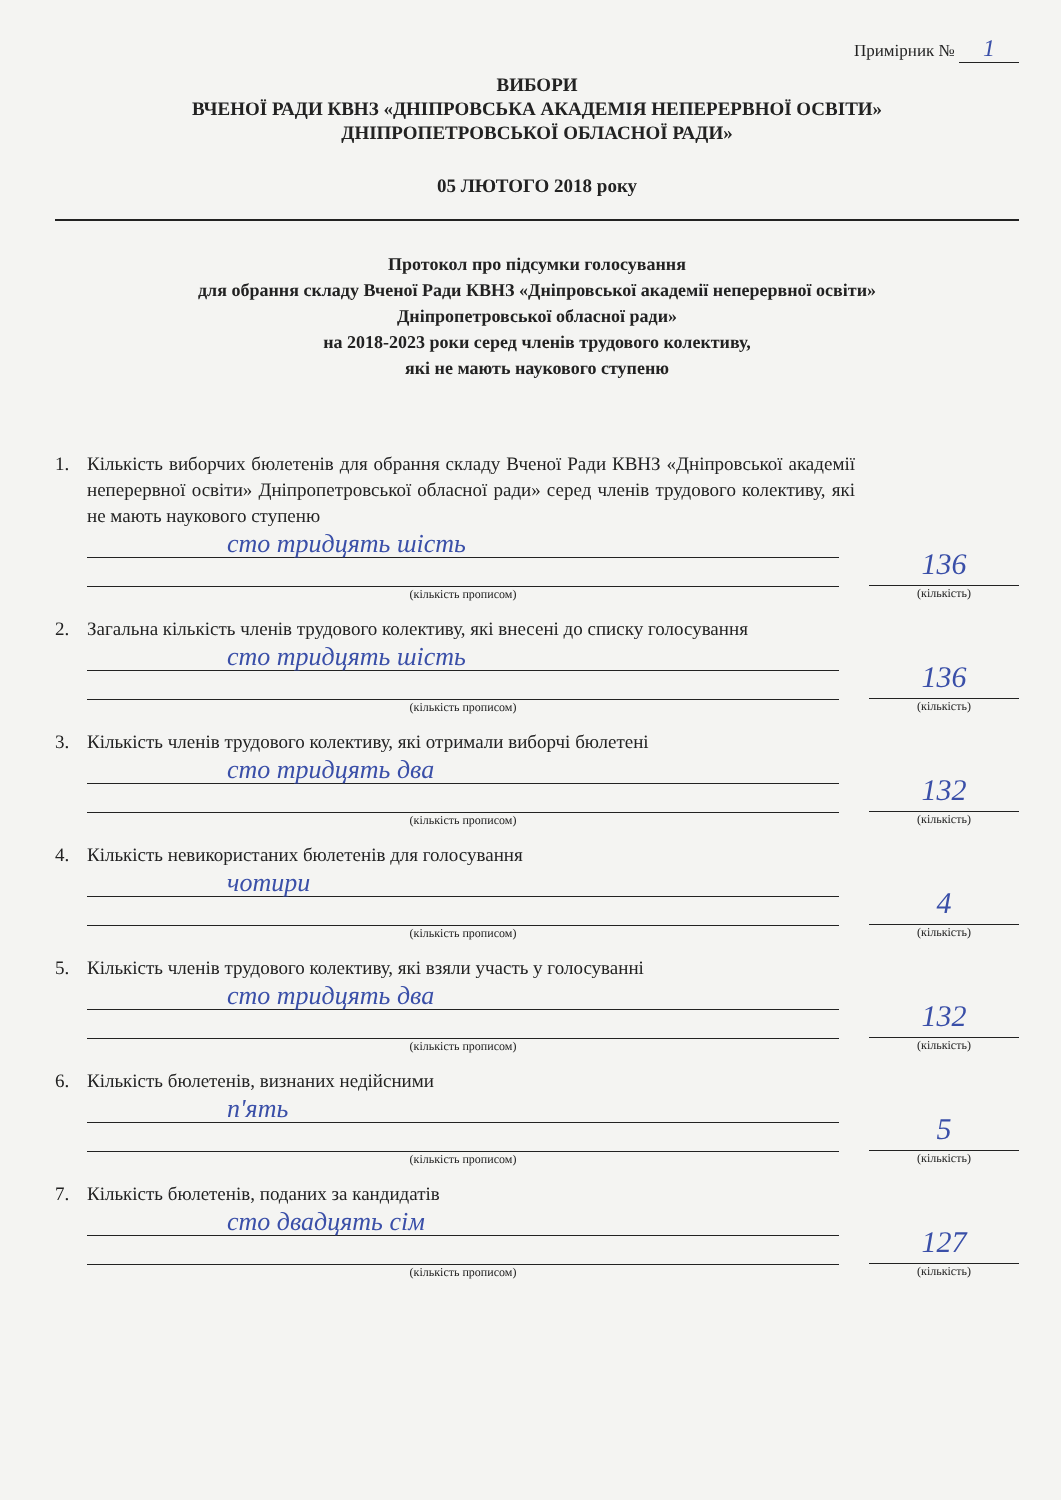Примірник № 1
ВИБОРИ
ВЧЕНОЇ РАДИ КВНЗ «ДНІПРОВСЬКА АКАДЕМІЯ НЕПЕРЕРВНОЇ ОСВІТИ»
ДНІПРОПЕТРОВСЬКОЇ ОБЛАСНОЇ РАДИ»
05 ЛЮТОГО 2018 року
Протокол про підсумки голосування
для обрання складу Вченої Ради КВНЗ «Дніпровської академії неперервної освіти»
Дніпропетровської обласної ради»
на 2018-2023 роки серед членів трудового колективу,
які не мають наукового ступеню
1. Кількість виборчих бюлетенів для обрання складу Вченої Ради КВНЗ «Дніпровської академії неперервної освіти» Дніпропетровської обласної ради» серед членів трудового колективу, які не мають наукового ступеню
сто тридцять шість
(кількість прописом)
136
(кількість)
2. Загальна кількість членів трудового колективу, які внесені до списку голосування
сто тридцять шість
(кількість прописом)
136
(кількість)
3. Кількість членів трудового колективу, які отримали виборчі бюлетені
сто тридцять два
(кількість прописом)
132
(кількість)
4. Кількість невикористаних бюлетенів для голосування
чотири
(кількість прописом)
4
(кількість)
5. Кількість членів трудового колективу, які взяли участь у голосуванні
сто тридцять два
(кількість прописом)
132
(кількість)
6. Кількість бюлетенів, визнаних недійсними
п'ять
(кількість прописом)
5
(кількість)
7. Кількість бюлетенів, поданих за кандидатів
сто двадцять сім
(кількість прописом)
127
(кількість)